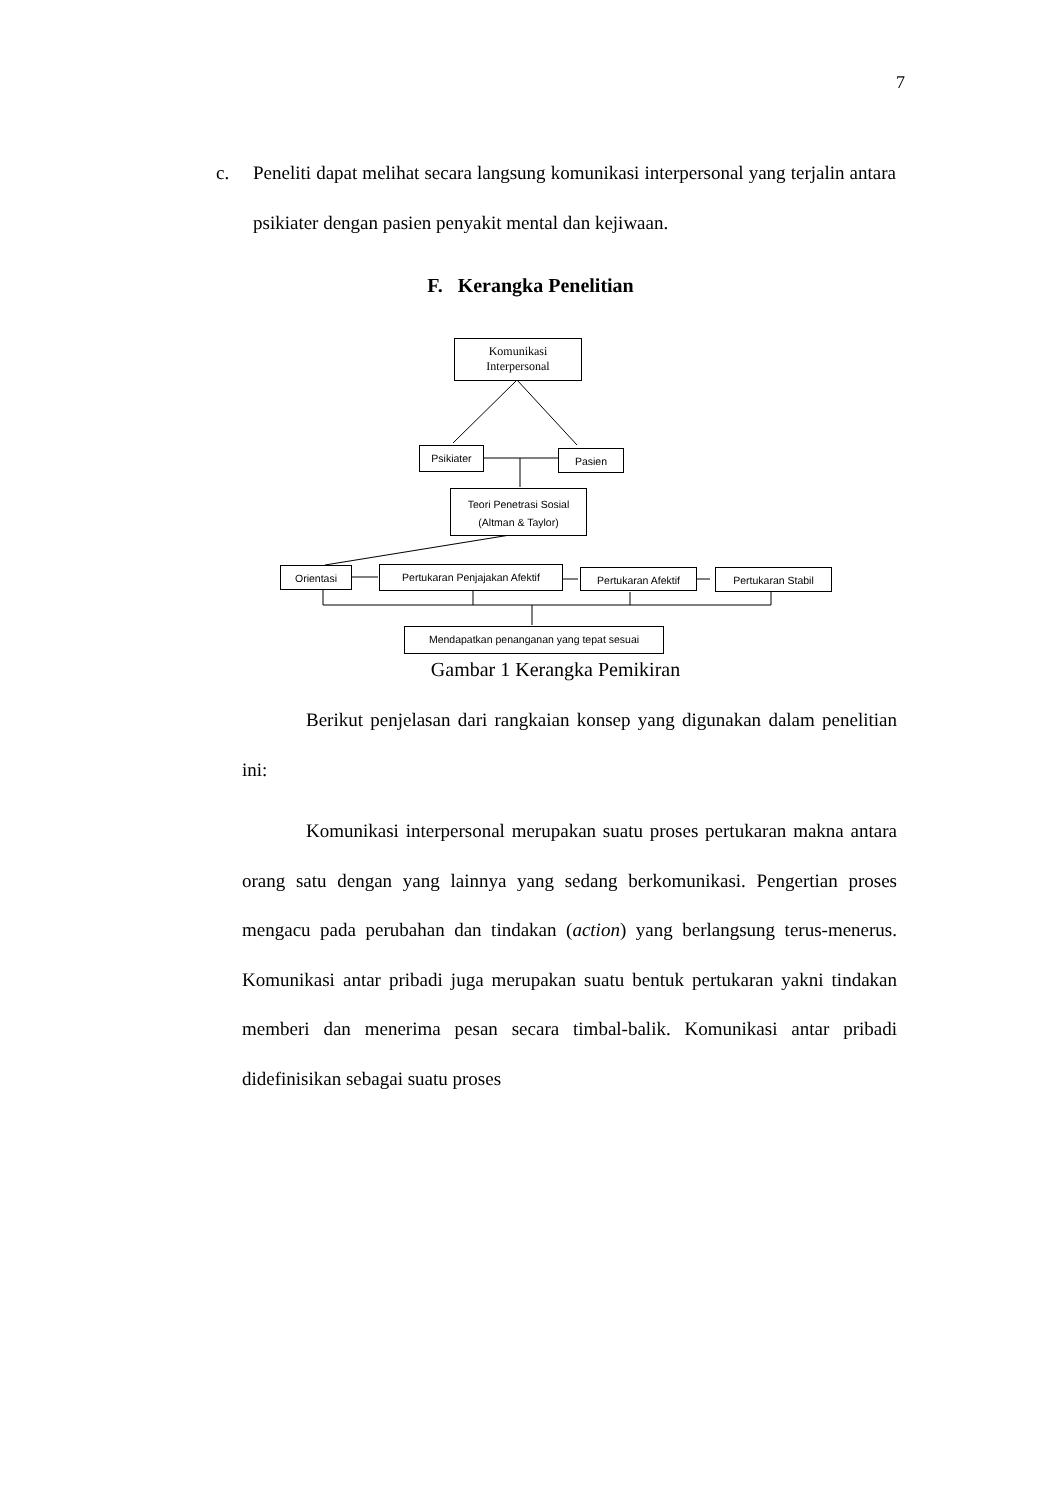7
c.
Peneliti dapat melihat secara langsung komunikasi interpersonal yang terjalin antara psikiater dengan pasien penyakit mental dan kejiwaan.
F. Kerangka Penelitian
Komunikasi
Interpersonal
Psikiater Pasien
Teori Penetrasi Sosial
(Altman & Taylor)
Orientasi Pertukaran Penjajakan Afektif Pertukaran Afektif Pertukaran Stabil
Mendapatkan penanganan yang tepat sesuai
Gambar 1 Kerangka Pemikiran
Berikut penjelasan dari rangkaian konsep yang digunakan dalam penelitian ini:
Komunikasi interpersonal merupakan suatu proses pertukaran makna antara orang satu dengan yang lainnya yang sedang berkomunikasi. Pengertian proses mengacu pada perubahan dan tindakan (action) yang berlangsung terus-menerus. Komunikasi antar pribadi juga merupakan suatu bentuk pertukaran yakni tindakan memberi dan menerima pesan secara timbal-balik. Komunikasi antar pribadi didefinisikan sebagai suatu proses